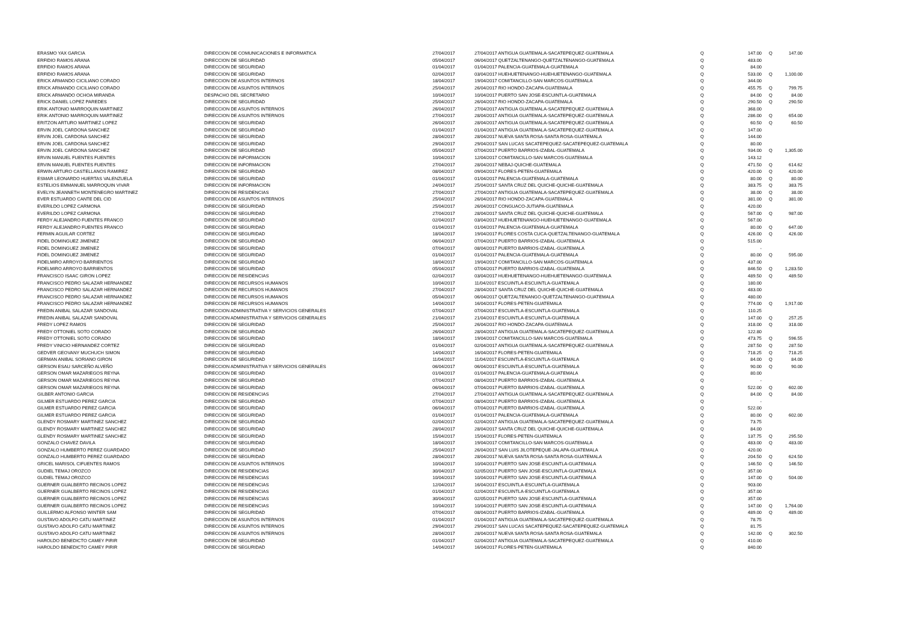| ERASMO YAX GARCIA | DIRECCION DE COMUNICACIONES E INFORMATICA | 27/04/2017 | 27/04/2017 ANTIGUA GUATEMALA-SACATEPEQUEZ-GUATEMALA | Q | 147.00 | Q | 147.00 |
| ERFIDIO RAMOS ARANA | DIRECCION DE SEGURIDAD | 05/04/2017 | 06/04/2017 QUETZALTENANGO-QUETZALTENANGO-GUATEMALA | Q | 483.00 | | |
| ERFIDIO RAMOS ARANA | DIRECCION DE SEGURIDAD | 01/04/2017 | 01/04/2017 PALENCIA-GUATEMALA-GUATEMALA | Q | 84.00 | | |
| ERFIDIO RAMOS ARANA | DIRECCION DE SEGURIDAD | 02/04/2017 | 03/04/2017 HUEHUETENANGO-HUEHUETENANGO-GUATEMALA | Q | 533.00 | Q | 1,100.00 |
| ERICK ARMANDO CICILIANO CORADO | DIRECCION DE ASUNTOS INTERNOS | 18/04/2017 | 19/04/2017 COMITANCILLO-SAN MARCOS-GUATEMALA | Q | 344.00 | | |
| ERICK ARMANDO CICILIANO CORADO | DIRECCION DE ASUNTOS INTERNOS | 25/04/2017 | 26/04/2017 RIO HONDO-ZACAPA-GUATEMALA | Q | 455.75 | Q | 799.75 |
| ERICK ARMANDO OCHOA MIRANDA | DESPACHO DEL SECRETARIO | 10/04/2017 | 10/04/2017 PUERTO SAN JOSE-ESCUINTLA-GUATEMALA | Q | 84.00 | Q | 84.00 |
| ERICK DANIEL LOPEZ PAREDES | DIRECCION DE SEGURIDAD | 25/04/2017 | 26/04/2017 RIO HONDO-ZACAPA-GUATEMALA | Q | 290.50 | Q | 290.50 |
| ERIK ANTONIO MARROQUIN MARTINEZ | DIRECCION DE ASUNTOS INTERNOS | 26/04/2017 | 27/04/2017 ANTIGUA GUATEMALA-SACATEPEQUEZ-GUATEMALA | Q | 368.00 | | |
| ERIK ANTONIO MARROQUIN MARTINEZ | DIRECCION DE ASUNTOS INTERNOS | 27/04/2017 | 28/04/2017 ANTIGUA GUATEMALA-SACATEPEQUEZ-GUATEMALA | Q | 286.00 | Q | 654.00 |
| ERITZON ARTURO MARTINEZ LOPEZ | DIRECCION DE SEGURIDAD | 26/04/2017 | 28/04/2017 ANTIGUA GUATEMALA-SACATEPEQUEZ-GUATEMALA | Q | 60.50 | Q | 60.50 |
| ERVIN JOEL CARDONA SANCHEZ | DIRECCION DE SEGURIDAD | 01/04/2017 | 01/04/2017 ANTIGUA GUATEMALA-SACATEPEQUEZ-GUATEMALA | Q | 147.00 | | |
| ERVIN JOEL CARDONA SANCHEZ | DIRECCION DE SEGURIDAD | 28/04/2017 | 28/04/2017 NUEVA SANTA ROSA-SANTA ROSA-GUATEMALA | Q | 144.00 | | |
| ERVIN JOEL CARDONA SANCHEZ | DIRECCION DE SEGURIDAD | 29/04/2017 | 29/04/2017 SAN LUCAS SACATEPEQUEZ-SACATEPEQUEZ-GUATEMALA | Q | 80.00 | | |
| ERVIN JOEL CARDONA SANCHEZ | DIRECCION DE SEGURIDAD | 05/04/2017 | 07/04/2017 PUERTO BARRIOS-IZABAL-GUATEMALA | Q | 934.00 | Q | 1,305.00 |
| ERVIN MANUEL FUENTES FUENTES | DIRECCION DE INFORMACION | 10/04/2017 | 12/04/2017 COMITANCILLO-SAN MARCOS-GUATEMALA | Q | 143.12 | | |
| ERVIN MANUEL FUENTES FUENTES | DIRECCION DE INFORMACION | 27/04/2017 | 28/04/2017 NEBAJ-QUICHE-GUATEMALA | Q | 471.50 | Q | 614.62 |
| ERWIN ARTURO CASTELLANOS RAMIREZ | DIRECCION DE SEGURIDAD | 08/04/2017 | 09/04/2017 FLORES-PETEN-GUATEMALA | Q | 420.00 | Q | 420.00 |
| ESMAR LEONARDO HUERTAS VALENZUELA | DIRECCION DE SEGURIDAD | 01/04/2017 | 01/04/2017 PALENCIA-GUATEMALA-GUATEMALA | Q | 80.00 | Q | 80.00 |
| ESTELIOS EMMANUEL MARROQUIN VIVAR | DIRECCION DE INFORMACION | 24/04/2017 | 25/04/2017 SANTA CRUZ DEL QUICHE-QUICHE-GUATEMALA | Q | 383.75 | Q | 383.75 |
| EVELYN JEANNETH MONTENEGRO MARTINEZ | DIRECCION DE RESIDENCIAS | 27/04/2017 | 27/04/2017 ANTIGUA GUATEMALA-SACATEPEQUEZ-GUATEMALA | Q | 38.00 | Q | 38.00 |
| EVER ESTUARDO CANTE DEL CID | DIRECCION DE ASUNTOS INTERNOS | 25/04/2017 | 26/04/2017 RIO HONDO-ZACAPA-GUATEMALA | Q | 381.00 | Q | 381.00 |
| EVERILDO LOPEZ CARMONA | DIRECCION DE SEGURIDAD | 25/04/2017 | 26/04/2017 CONGUACO-JUTIAPA-GUATEMALA | Q | 420.00 | | |
| EVERILDO LOPEZ CARMONA | DIRECCION DE SEGURIDAD | 27/04/2017 | 28/04/2017 SANTA CRUZ DEL QUICHE-QUICHE-GUATEMALA | Q | 567.00 | Q | 987.00 |
| FERDY ALEJANDRO FUENTES FRANCO | DIRECCION DE SEGURIDAD | 02/04/2017 | 03/04/2017 HUEHUETENANGO-HUEHUETENANGO-GUATEMALA | Q | 567.00 | | |
| FERDY ALEJANDRO FUENTES FRANCO | DIRECCION DE SEGURIDAD | 01/04/2017 | 01/04/2017 PALENCIA-GUATEMALA-GUATEMALA | Q | 80.00 | Q | 647.00 |
| FERMIN AGUILAR CORTEZ | DIRECCION DE SEGURIDAD | 18/04/2017 | 19/04/2017 FLORES COSTA CUCA-QUETZALTENANGO-GUATEMALA | Q | 426.00 | Q | 426.00 |
| FIDEL DOMINGUEZ JIMENEZ | DIRECCION DE SEGURIDAD | 06/04/2017 | 07/04/2017 PUERTO BARRIOS-IZABAL-GUATEMALA | Q | 515.00 | | |
| FIDEL DOMINGUEZ JIMENEZ | DIRECCION DE SEGURIDAD | 07/04/2017 | 08/04/2017 PUERTO BARRIOS-IZABAL-GUATEMALA | Q | - | | |
| FIDEL DOMINGUEZ JIMENEZ | DIRECCION DE SEGURIDAD | 01/04/2017 | 01/04/2017 PALENCIA-GUATEMALA-GUATEMALA | Q | 80.00 | Q | 595.00 |
| FIDELMIRO ARROYO BARRIENTOS | DIRECCION DE SEGURIDAD | 18/04/2017 | 19/04/2017 COMITANCILLO-SAN MARCOS-GUATEMALA | Q | 437.00 | | |
| FIDELMIRO ARROYO BARRIENTOS | DIRECCION DE SEGURIDAD | 05/04/2017 | 07/04/2017 PUERTO BARRIOS-IZABAL-GUATEMALA | Q | 846.50 | Q | 1,283.50 |
| FRANCISCO ISAAC GIRON LOPEZ | DIRECCION DE RESIDENCIAS | 02/04/2017 | 03/04/2017 HUEHUETENANGO-HUEHUETENANGO-GUATEMALA | Q | 489.50 | Q | 489.50 |
| FRANCISCO PEDRO SALAZAR HERNANDEZ | DIRECCION DE RECURSOS HUMANOS | 10/04/2017 | 11/04/2017 ESCUINTLA-ESCUINTLA-GUATEMALA | Q | 180.00 | | |
| FRANCISCO PEDRO SALAZAR HERNANDEZ | DIRECCION DE RECURSOS HUMANOS | 27/04/2017 | 28/04/2017 SANTA CRUZ DEL QUICHE-QUICHE-GUATEMALA | Q | 483.00 | | |
| FRANCISCO PEDRO SALAZAR HERNANDEZ | DIRECCION DE RECURSOS HUMANOS | 05/04/2017 | 06/04/2017 QUETZALTENANGO-QUETZALTENANGO-GUATEMALA | Q | 480.00 | | |
| FRANCISCO PEDRO SALAZAR HERNANDEZ | DIRECCION DE RECURSOS HUMANOS | 14/04/2017 | 16/04/2017 FLORES-PETEN-GUATEMALA | Q | 774.00 | Q | 1,917.00 |
| FREDIN ANIBAL SALAZAR SANDOVAL | DIRECCION ADMINISTRATIVA Y SERVICIOS GENERALES | 07/04/2017 | 07/04/2017 ESCUINTLA-ESCUINTLA-GUATEMALA | Q | 110.25 | | |
| FREDIN ANIBAL SALAZAR SANDOVAL | DIRECCION ADMINISTRATIVA Y SERVICIOS GENERALES | 21/04/2017 | 21/04/2017 ESCUINTLA-ESCUINTLA-GUATEMALA | Q | 147.00 | Q | 257.25 |
| FREDY LOPEZ RAMOS | DIRECCION DE SEGURIDAD | 25/04/2017 | 26/04/2017 RIO HONDO-ZACAPA-GUATEMALA | Q | 318.00 | Q | 318.00 |
| FREDY OTTONIEL SOTO CORADO | DIRECCION DE SEGURIDAD | 26/04/2017 | 28/04/2017 ANTIGUA GUATEMALA-SACATEPEQUEZ-GUATEMALA | Q | 122.80 | | |
| FREDY OTTONIEL SOTO CORADO | DIRECCION DE SEGURIDAD | 18/04/2017 | 19/04/2017 COMITANCILLO-SAN MARCOS-GUATEMALA | Q | 473.75 | Q | 596.55 |
| FREDY VINICIO HERNANDEZ CORTEZ | DIRECCION DE SEGURIDAD | 01/04/2017 | 02/04/2017 ANTIGUA GUATEMALA-SACATEPEQUEZ-GUATEMALA | Q | 287.50 | Q | 287.50 |
| GEDVER GEOVANY MUCHUCH SIMON | DIRECCION DE SEGURIDAD | 14/04/2017 | 16/04/2017 FLORES-PETEN-GUATEMALA | Q | 718.25 | Q | 718.25 |
| GERMAN ANIBAL SORIANO GIRON | DIRECCION DE SEGURIDAD | 11/04/2017 | 11/04/2017 ESCUINTLA-ESCUINTLA-GUATEMALA | Q | 84.00 | Q | 84.00 |
| GERSON ESAU SARCEÑO ALVEÑO | DIRECCION ADMINISTRATIVA Y SERVICIOS GENERALES | 06/04/2017 | 06/04/2017 ESCUINTLA-ESCUINTLA-GUATEMALA | Q | 90.00 | Q | 90.00 |
| GERSON OMAR MAZARIEGOS REYNA | DIRECCION DE SEGURIDAD | 01/04/2017 | 01/04/2017 PALENCIA-GUATEMALA-GUATEMALA | Q | 80.00 | | |
| GERSON OMAR MAZARIEGOS REYNA | DIRECCION DE SEGURIDAD | 07/04/2017 | 08/04/2017 PUERTO BARRIOS-IZABAL-GUATEMALA | Q | - | | |
| GERSON OMAR MAZARIEGOS REYNA | DIRECCION DE SEGURIDAD | 06/04/2017 | 07/04/2017 PUERTO BARRIOS-IZABAL-GUATEMALA | Q | 522.00 | Q | 602.00 |
| GILBER ANTONIO GARCIA | DIRECCION DE RESIDENCIAS | 27/04/2017 | 27/04/2017 ANTIGUA GUATEMALA-SACATEPEQUEZ-GUATEMALA | Q | 84.00 | Q | 84.00 |
| GILMER ESTUARDO PEREZ GARCIA | DIRECCION DE SEGURIDAD | 07/04/2017 | 08/04/2017 PUERTO BARRIOS-IZABAL-GUATEMALA | Q | - | | |
| GILMER ESTUARDO PEREZ GARCIA | DIRECCION DE SEGURIDAD | 06/04/2017 | 07/04/2017 PUERTO BARRIOS-IZABAL-GUATEMALA | Q | 522.00 | | |
| GILMER ESTUARDO PEREZ GARCIA | DIRECCION DE SEGURIDAD | 01/04/2017 | 01/04/2017 PALENCIA-GUATEMALA-GUATEMALA | Q | 80.00 | Q | 602.00 |
| GLENDY ROSMARY MARTINEZ SANCHEZ | DIRECCION DE SEGURIDAD | 02/04/2017 | 02/04/2017 ANTIGUA GUATEMALA-SACATEPEQUEZ-GUATEMALA | Q | 73.75 | | |
| GLENDY ROSMARY MARTINEZ SANCHEZ | DIRECCION DE SEGURIDAD | 28/04/2017 | 28/04/2017 SANTA CRUZ DEL QUICHE-QUICHE-GUATEMALA | Q | 84.00 | | |
| GLENDY ROSMARY MARTINEZ SANCHEZ | DIRECCION DE SEGURIDAD | 15/04/2017 | 15/04/2017 FLORES-PETEN-GUATEMALA | Q | 137.75 | Q | 295.50 |
| GONZALO CHAVEZ DAVILA | DIRECCION DE SEGURIDAD | 18/04/2017 | 19/04/2017 COMITANCILLO-SAN MARCOS-GUATEMALA | Q | 483.00 | Q | 483.00 |
| GONZALO HUMBERTO PEREZ GUARDADO | DIRECCION DE SEGURIDAD | 25/04/2017 | 26/04/2017 SAN LUIS JILOTEPEQUE-JALAPA-GUATEMALA | Q | 420.00 | | |
| GONZALO HUMBERTO PEREZ GUARDADO | DIRECCION DE SEGURIDAD | 28/04/2017 | 28/04/2017 NUEVA SANTA ROSA-SANTA ROSA-GUATEMALA | Q | 204.50 | Q | 624.50 |
| GRICEL MARISOL CIFUENTES RAMOS | DIRECCION DE ASUNTOS INTERNOS | 10/04/2017 | 10/04/2017 PUERTO SAN JOSE-ESCUINTLA-GUATEMALA | Q | 146.50 | Q | 146.50 |
| GUDIEL TEMAJ OROZCO | DIRECCION DE RESIDENCIAS | 30/04/2017 | 02/05/2017 PUERTO SAN JOSE-ESCUINTLA-GUATEMALA | Q | 357.00 | | |
| GUDIEL TEMAJ OROZCO | DIRECCION DE RESIDENCIAS | 10/04/2017 | 10/04/2017 PUERTO SAN JOSE-ESCUINTLA-GUATEMALA | Q | 147.00 | Q | 504.00 |
| GUERNER GUALBERTO RECINOS LOPEZ | DIRECCION DE RESIDENCIAS | 12/04/2017 | 16/04/2017 ESCUINTLA-ESCUINTLA-GUATEMALA | Q | 903.00 | | |
| GUERNER GUALBERTO RECINOS LOPEZ | DIRECCION DE RESIDENCIAS | 01/04/2017 | 02/04/2017 ESCUINTLA-ESCUINTLA-GUATEMALA | Q | 357.00 | | |
| GUERNER GUALBERTO RECINOS LOPEZ | DIRECCION DE RESIDENCIAS | 30/04/2017 | 02/05/2017 PUERTO SAN JOSE-ESCUINTLA-GUATEMALA | Q | 357.00 | | |
| GUERNER GUALBERTO RECINOS LOPEZ | DIRECCION DE RESIDENCIAS | 10/04/2017 | 10/04/2017 PUERTO SAN JOSE-ESCUINTLA-GUATEMALA | Q | 147.00 | Q | 1,764.00 |
| GUILLERMO ALFONSO WINTER SAM | DIRECCION DE SEGURIDAD | 07/04/2017 | 08/04/2017 PUERTO BARRIOS-IZABAL-GUATEMALA | Q | 489.00 | Q | 489.00 |
| GUSTAVO ADOLFO CATU MARTINEZ | DIRECCION DE ASUNTOS INTERNOS | 01/04/2017 | 01/04/2017 ANTIGUA GUATEMALA-SACATEPEQUEZ-GUATEMALA | Q | 78.75 | | |
| GUSTAVO ADOLFO CATU MARTINEZ | DIRECCION DE ASUNTOS INTERNOS | 29/04/2017 | 29/04/2017 SAN LUCAS SACATEPEQUEZ-SACATEPEQUEZ-GUATEMALA | Q | 81.75 | | |
| GUSTAVO ADOLFO CATU MARTINEZ | DIRECCION DE ASUNTOS INTERNOS | 28/04/2017 | 28/04/2017 NUEVA SANTA ROSA-SANTA ROSA-GUATEMALA | Q | 142.00 | Q | 302.50 |
| HAROLDO BENEDICTO CAMEY PIRIR | DIRECCION DE SEGURIDAD | 01/04/2017 | 02/04/2017 ANTIGUA GUATEMALA-SACATEPEQUEZ-GUATEMALA | Q | 410.00 | | |
| HAROLDO BENEDICTO CAMEY PIRIR | DIRECCION DE SEGURIDAD | 14/04/2017 | 16/04/2017 FLORES-PETEN-GUATEMALA | Q | 840.00 | | |